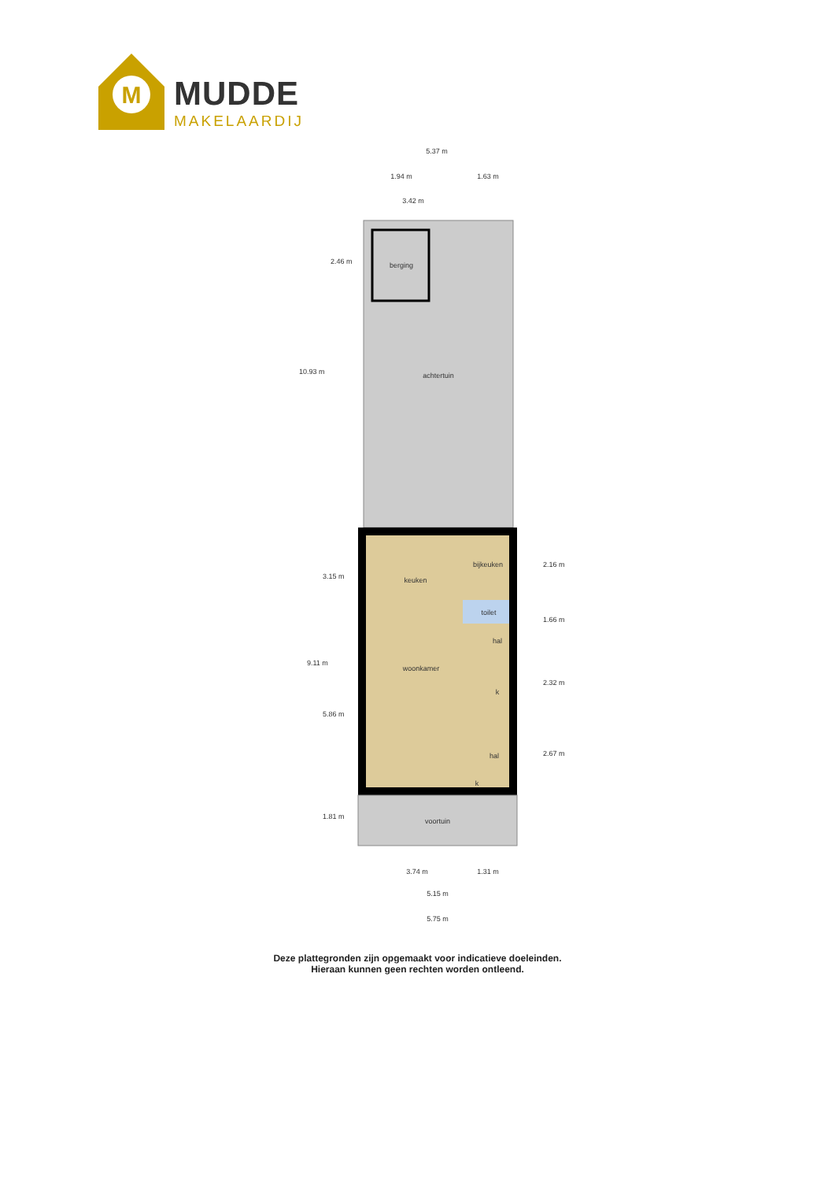M
MUDDE
MAKELAARDIJ
5.37 m
1.94 m
1.63 m
3.42 m
berging
achtertuin
keuken
bijkeuken
toilet
hal
woonkamer
k
hal
k
voortuin
3.74 m
1.31 m
5.15 m
5.75 m
10.93 m
2.46 m
9.11 m
3.15 m
5.86 m
1.81 m
2.16 m
1.66 m
2.32 m
2.67 m
Deze plattegronden zijn opgemaakt voor indicatieve doeleinden.
Hieraan kunnen geen rechten worden ontleend.